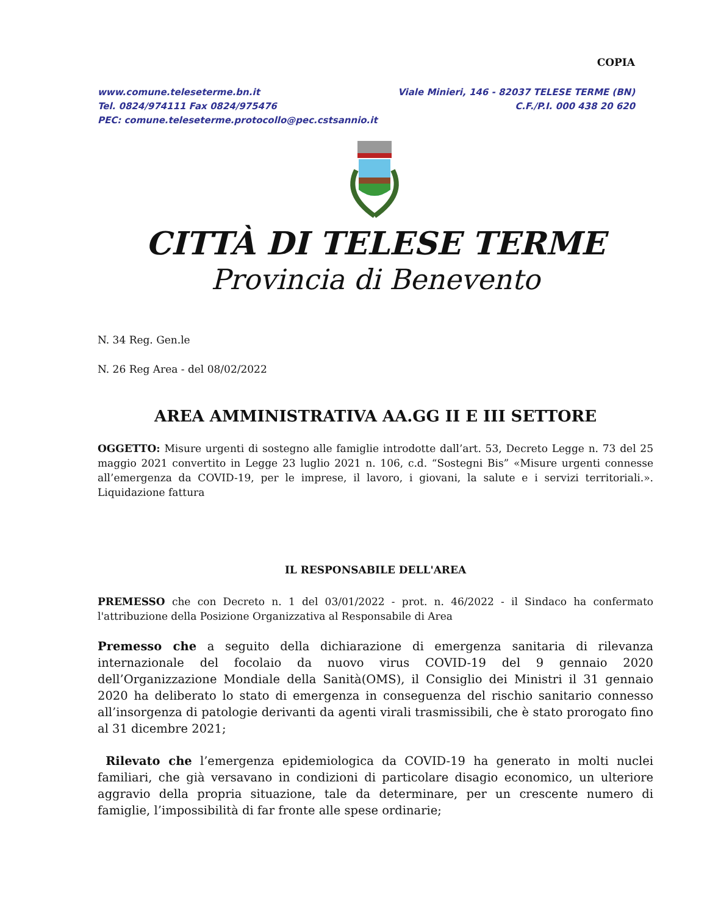COPIA
www.comune.teleseterme.bn.it
Tel. 0824/974111 Fax 0824/975476
PEC: comune.teleseterme.protocollo@pec.cstsannio.it
Viale Minieri, 146 - 82037 TELESE TERME (BN)
C.F./P.I. 000 438 20 620
CITTÀ DI TELESE TERME
Provincia di Benevento
N. 34 Reg. Gen.le
N. 26 Reg Area - del 08/02/2022
AREA AMMINISTRATIVA AA.GG II E III SETTORE
OGGETTO: Misure urgenti di sostegno alle famiglie introdotte dall’art. 53, Decreto Legge n. 73 del 25 maggio 2021 convertito in Legge 23 luglio 2021 n. 106, c.d. “Sostegni Bis” «Misure urgenti connesse all’emergenza da COVID-19, per le imprese, il lavoro, i giovani, la salute e i servizi territoriali.». Liquidazione fattura
IL RESPONSABILE DELL'AREA
PREMESSO che con Decreto n. 1 del 03/01/2022 - prot. n. 46/2022 - il Sindaco ha confermato l'attribuzione della Posizione Organizzativa al Responsabile di Area
Premesso che a seguito della dichiarazione di emergenza sanitaria di rilevanza internazionale del focolaio da nuovo virus COVID-19 del 9 gennaio 2020 dell’Organizzazione Mondiale della Sanità(OMS), il Consiglio dei Ministri il 31 gennaio 2020 ha deliberato lo stato di emergenza in conseguenza del rischio sanitario connesso all’insorgenza di patologie derivanti da agenti virali trasmissibili, che è stato prorogato fino al 31 dicembre 2021;
Rilevato che l’emergenza epidemiologica da COVID-19 ha generato in molti nuclei familiari, che già versavano in condizioni di particolare disagio economico, un ulteriore aggravio della propria situazione, tale da determinare, per un crescente numero di famiglie, l’impossibilità di far fronte alle spese ordinarie;